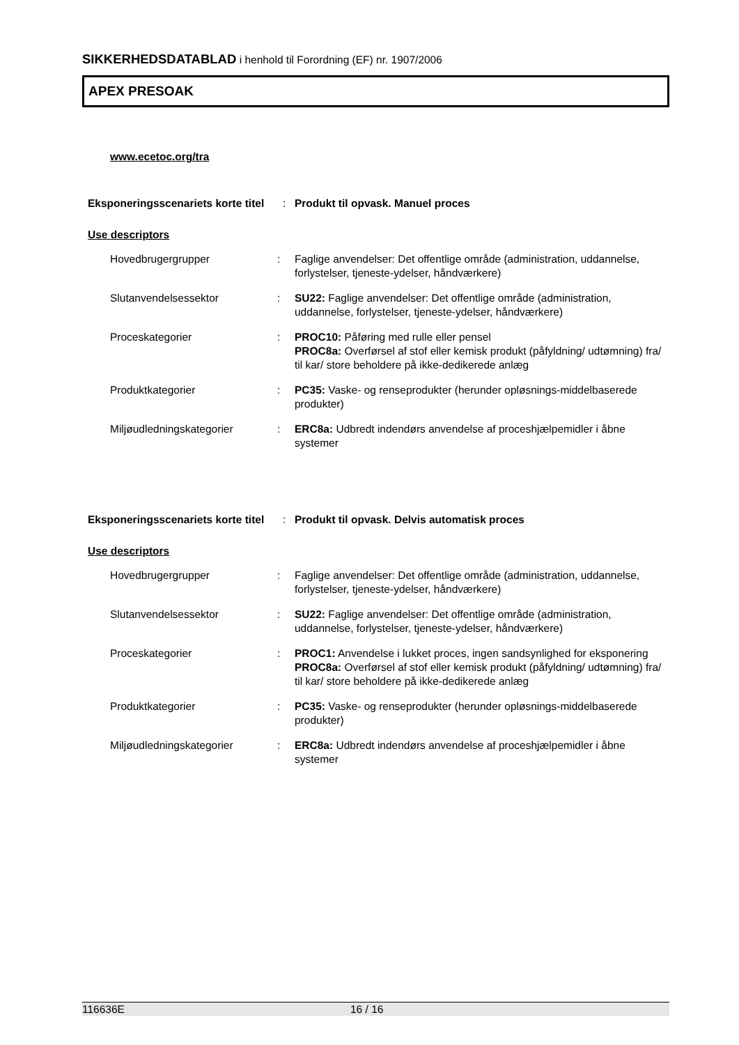SIKKERHEDSDATABLAD i henhold til Forordning (EF) nr. 1907/2006
APEX PRESOAK
www.ecetoc.org/tra
Eksponeringsscenariets korte titel
: Produkt til opvask. Manuel proces
Use descriptors
Hovedbrugergrupper : Faglige anvendelser: Det offentlige område (administration, uddannelse, forlystelser, tjeneste-ydelser, håndværkere)
Slutanvendelsessektor : SU22: Faglige anvendelser: Det offentlige område (administration, uddannelse, forlystelser, tjeneste-ydelser, håndværkere)
Proceskategorier : PROC10: Påføring med rulle eller pensel
PROC8a: Overførsel af stof eller kemisk produkt (påfyldning/ udtømning) fra/ til kar/ store beholdere på ikke-dedikerede anlæg
Produktkategorier : PC35: Vaske- og renseprodukter (herunder opløsnings-middelbaserede produkter)
Miljøudledningskategorier : ERC8a: Udbredt indendørs anvendelse af proceshjælpemidler i åbne systemer
Eksponeringsscenariets korte titel
: Produkt til opvask. Delvis automatisk proces
Use descriptors
Hovedbrugergrupper : Faglige anvendelser: Det offentlige område (administration, uddannelse, forlystelser, tjeneste-ydelser, håndværkere)
Slutanvendelsessektor : SU22: Faglige anvendelser: Det offentlige område (administration, uddannelse, forlystelser, tjeneste-ydelser, håndværkere)
Proceskategorier : PROC1: Anvendelse i lukket proces, ingen sandsynlighed for eksponering
PROC8a: Overførsel af stof eller kemisk produkt (påfyldning/ udtømning) fra/ til kar/ store beholdere på ikke-dedikerede anlæg
Produktkategorier : PC35: Vaske- og renseprodukter (herunder opløsnings-middelbaserede produkter)
Miljøudledningskategorier : ERC8a: Udbredt indendørs anvendelse af proceshjælpemidler i åbne systemer
116636E 16 / 16